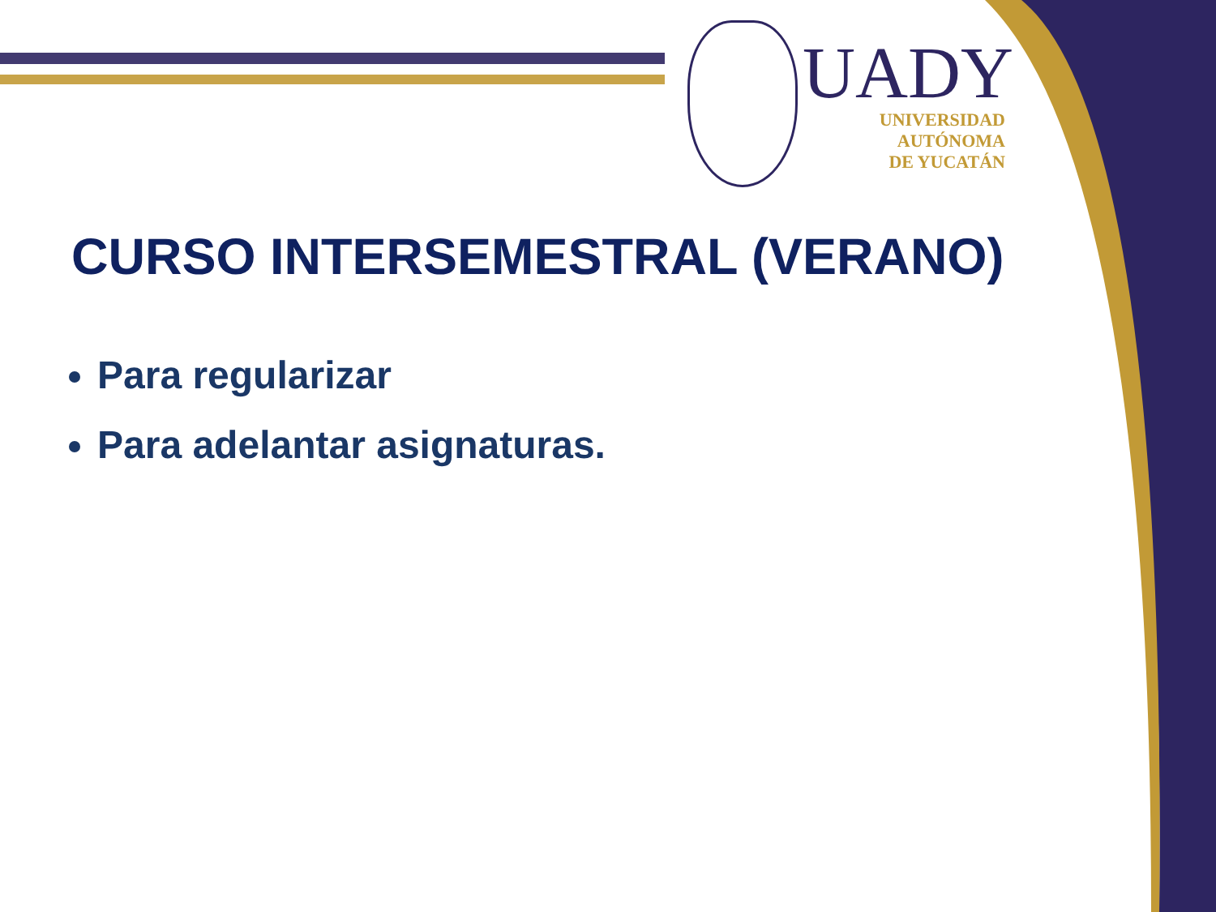UADY
UNIVERSIDAD
AUTÓNOMA
DE YUCATÁN
CURSO INTERSEMESTRAL (VERANO)
Para regularizar
Para adelantar asignaturas.